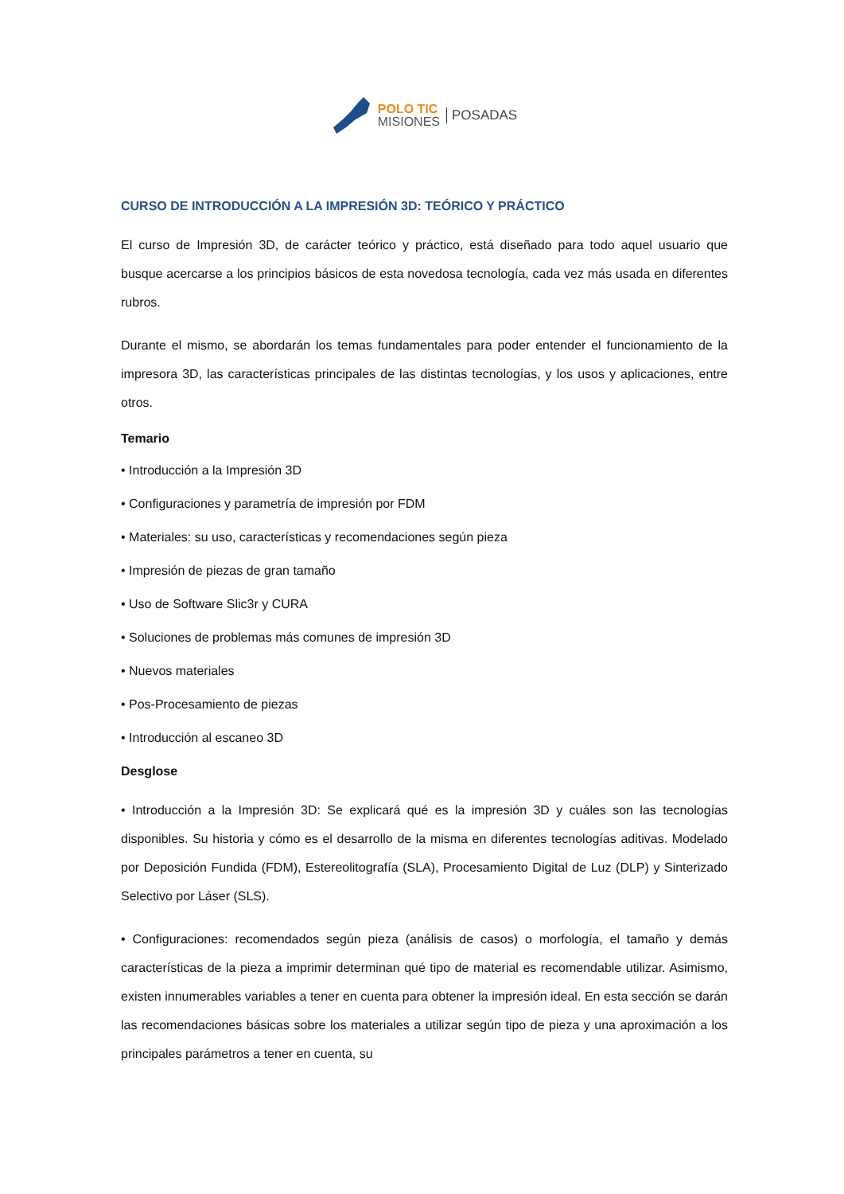POLO TIC
MISIONES
POSADAS
CURSO DE INTRODUCCIÓN A LA IMPRESIÓN 3D: TEÓRICO Y PRÁCTICO
El curso de Impresión 3D, de carácter teórico y práctico, está diseñado para todo aquel usuario que busque acercarse a los principios básicos de esta novedosa tecnología, cada vez más usada en diferentes rubros.
Durante el mismo, se abordarán los temas fundamentales para poder entender el funcionamiento de la impresora 3D, las características principales de las distintas tecnologías, y los usos y aplicaciones, entre otros.
Temario
• Introducción a la Impresión 3D
• Configuraciones y parametría de impresión por FDM
• Materiales: su uso, características y recomendaciones según pieza
• Impresión de piezas de gran tamaño
• Uso de Software Slic3r y CURA
• Soluciones de problemas más comunes de impresión 3D
• Nuevos materiales
• Pos-Procesamiento de piezas
• Introducción al escaneo 3D
Desglose
• Introducción a la Impresión 3D: Se explicará qué es la impresión 3D y cuáles son las tecnologías disponibles. Su historia y cómo es el desarrollo de la misma en diferentes tecnologías aditivas. Modelado por Deposición Fundida (FDM), Estereolitografía (SLA), Procesamiento Digital de Luz (DLP) y Sinterizado Selectivo por Láser (SLS).
• Configuraciones: recomendados según pieza (análisis de casos) o morfología, el tamaño y demás características de la pieza a imprimir determinan qué tipo de material es recomendable utilizar. Asimismo, existen innumerables variables a tener en cuenta para obtener la impresión ideal. En esta sección se darán las recomendaciones básicas sobre los materiales a utilizar según tipo de pieza y una aproximación a los principales parámetros a tener en cuenta, su